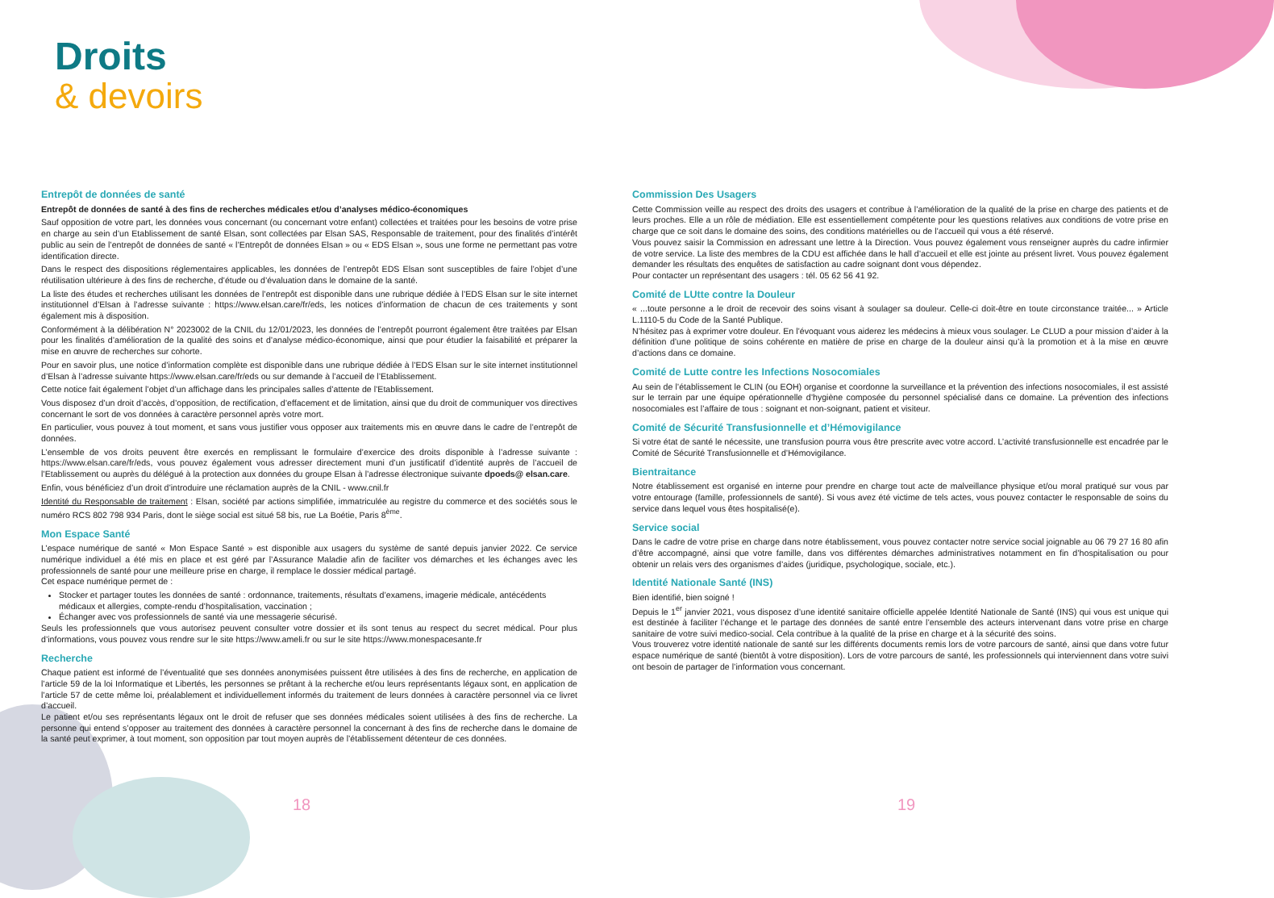Droits
& devoirs
Entrepôt de données de santé
Entrepôt de données de santé à des fins de recherches médicales et/ou d’analyses médico-économiques
Sauf opposition de votre part, les données vous concernant (ou concernant votre enfant) collectées et traitées pour les besoins de votre prise en charge au sein d’un Etablissement de santé Elsan, sont collectées par Elsan SAS, Responsable de traitement, pour des finalités d’intérêt public au sein de l’entrepôt de données de santé « l’Entrepôt de données Elsan » ou « EDS Elsan », sous une forme ne permettant pas votre identification directe.
Dans le respect des dispositions réglementaires applicables, les données de l’entrepôt EDS Elsan sont susceptibles de faire l’objet d’une réutilisation ultérieure à des fins de recherche, d’étude ou d’évaluation dans le domaine de la santé.
La liste des études et recherches utilisant les données de l’entrepôt est disponible dans une rubrique dédiée à l’EDS Elsan sur le site internet institutionnel d’Elsan à l’adresse suivante : https://www.elsan.care/fr/eds, les notices d’information de chacun de ces traitements y sont également mis à disposition.
Conformément à la délibération N° 2023002 de la CNIL du 12/01/2023, les données de l’entrepôt pourront également être traitées par Elsan pour les finalités d’amélioration de la qualité des soins et d’analyse médico-économique, ainsi que pour étudier la faisabilité et préparer la mise en œuvre de recherches sur cohorte.
Pour en savoir plus, une notice d’information complète est disponible dans une rubrique dédiée à l’EDS Elsan sur le site internet institutionnel d’Elsan à l’adresse suivante https://www.elsan.care/fr/eds ou sur demande à l’accueil de l’Etablissement.
Cette notice fait également l’objet d’un affichage dans les principales salles d’attente de l’Etablissement.
Vous disposez d’un droit d’accès, d’opposition, de rectification, d’effacement et de limitation, ainsi que du droit de communiquer vos directives concernant le sort de vos données à caractère personnel après votre mort.
En particulier, vous pouvez à tout moment, et sans vous justifier vous opposer aux traitements mis en œuvre dans le cadre de l’entrepôt de données.
L’ensemble de vos droits peuvent être exercés en remplissant le formulaire d’exercice des droits disponible à l’adresse suivante : https://www.elsan.care/fr/eds, vous pouvez également vous adresser directement muni d’un justificatif d’identité auprès de l’accueil de l’Etablissement ou auprès du délégué à la protection aux données du groupe Elsan à l’adresse électronique suivante dpoeds@ elsan.care.
Enfin, vous bénéficiez d’un droit d’introduire une réclamation auprès de la CNIL - www.cnil.fr
Identité du Responsable de traitement : Elsan, société par actions simplifiée, immatriculée au registre du commerce et des sociétés sous le numéro RCS 802 798 934 Paris, dont le siège social est situé 58 bis, rue La Boétie, Paris 8<sup>ème</sup>.
Mon Espace Santé
L’espace numérique de santé « Mon Espace Santé » est disponible aux usagers du système de santé depuis janvier 2022. Ce service numérique individuel a été mis en place et est géré par l’Assurance Maladie afin de faciliter vos démarches et les échanges avec les professionnels de santé pour une meilleure prise en charge, il remplace le dossier médical partagé.
Cet espace numérique permet de :
Stocker et partager toutes les données de santé : ordonnance, traitements, résultats d’examens, imagerie médicale, antécédents médicaux et allergies, compte-rendu d’hospitalisation, vaccination ;
Échanger avec vos professionnels de santé via une messagerie sécurisé.
Seuls les professionnels que vous autorisez peuvent consulter votre dossier et ils sont tenus au respect du secret médical. Pour plus d’informations, vous pouvez vous rendre sur le site https://www.ameli.fr ou sur le site https://www.monespacesante.fr
Recherche
Chaque patient est informé de l’éventualité que ses données anonymisées puissent être utilisées à des fins de recherche, en application de l’article 59 de la loi Informatique et Libertés, les personnes se prêtant à la recherche et/ou leurs représentants légaux sont, en application de l’article 57 de cette même loi, préalablement et individuellement informés du traitement de leurs données à caractère personnel via ce livret d’accueil.
Le patient et/ou ses représentants légaux ont le droit de refuser que ses données médicales soient utilisées à des fins de recherche. La personne qui entend s’opposer au traitement des données à caractère personnel la concernant à des fins de recherche dans le domaine de la santé peut exprimer, à tout moment, son opposition par tout moyen auprès de l’établissement détenteur de ces données.
Commission Des Usagers
Cette Commission veille au respect des droits des usagers et contribue à l’amélioration de la qualité de la prise en charge des patients et de leurs proches. Elle a un rôle de médiation. Elle est essentiellement compétente pour les questions relatives aux conditions de votre prise en charge que ce soit dans le domaine des soins, des conditions matérielles ou de l’accueil qui vous a été réservé.
Vous pouvez saisir la Commission en adressant une lettre à la Direction. Vous pouvez également vous renseigner auprès du cadre infirmier de votre service. La liste des membres de la CDU est affichée dans le hall d’accueil et elle est jointe au présent livret. Vous pouvez également demander les résultats des enquêtes de satisfaction au cadre soignant dont vous dépendez.
Pour contacter un représentant des usagers : tél. 05 62 56 41 92.
Comité de LUtte contre la Douleur
« ...toute personne a le droit de recevoir des soins visant à soulager sa douleur. Celle-ci doit-être en toute circonstance traitée... » Article L.1110-5 du Code de la Santé Publique.
N’hésitez pas à exprimer votre douleur. En l’évoquant vous aiderez les médecins à mieux vous soulager. Le CLUD a pour mission d’aider à la définition d’une politique de soins cohérente en matière de prise en charge de la douleur ainsi qu’à la promotion et à la mise en œuvre d’actions dans ce domaine.
Comité de Lutte contre les Infections Nosocomiales
Au sein de l’établissement le CLIN (ou EOH) organise et coordonne la surveillance et la prévention des infections nosocomiales, il est assisté sur le terrain par une équipe opérationnelle d’hygiène composée du personnel spécialisé dans ce domaine. La prévention des infections nosocomiales est l’affaire de tous : soignant et non-soignant, patient et visiteur.
Comité de Sécurité Transfusionnelle et d’Hémovigilance
Si votre état de santé le nécessite, une transfusion pourra vous être prescrite avec votre accord. L’activité transfusionnelle est encadrée par le Comité de Sécurité Transfusionnelle et d’Hémovigilance.
Bientraitance
Notre établissement est organisé en interne pour prendre en charge tout acte de malveillance physique et/ou moral pratiqué sur vous par votre entourage (famille, professionnels de santé). Si vous avez été victime de tels actes, vous pouvez contacter le responsable de soins du service dans lequel vous êtes hospitalisé(e).
Service social
Dans le cadre de votre prise en charge dans notre établissement, vous pouvez contacter notre service social joignable au 06 79 27 16 80 afin d’être accompagné, ainsi que votre famille, dans vos différentes démarches administratives notamment en fin d’hospitalisation ou pour obtenir un relais vers des organismes d’aides (juridique, psychologique, sociale, etc.).
Identité Nationale Santé (INS)
Bien identifié, bien soigné !
Depuis le 1<sup>er</sup> janvier 2021, vous disposez d’une identité sanitaire officielle appelée Identité Nationale de Santé (INS) qui vous est unique qui est destinée à faciliter l’échange et le partage des données de santé entre l’ensemble des acteurs intervenant dans votre prise en charge sanitaire de votre suivi medico-social. Cela contribue à la qualité de la prise en charge et à la sécurité des soins.
Vous trouverez votre identité nationale de santé sur les différents documents remis lors de votre parcours de santé, ainsi que dans votre futur espace numérique de santé (bientôt à votre disposition). Lors de votre parcours de santé, les professionnels qui interviennent dans votre suivi ont besoin de partager de l’information vous concernant.
18 19